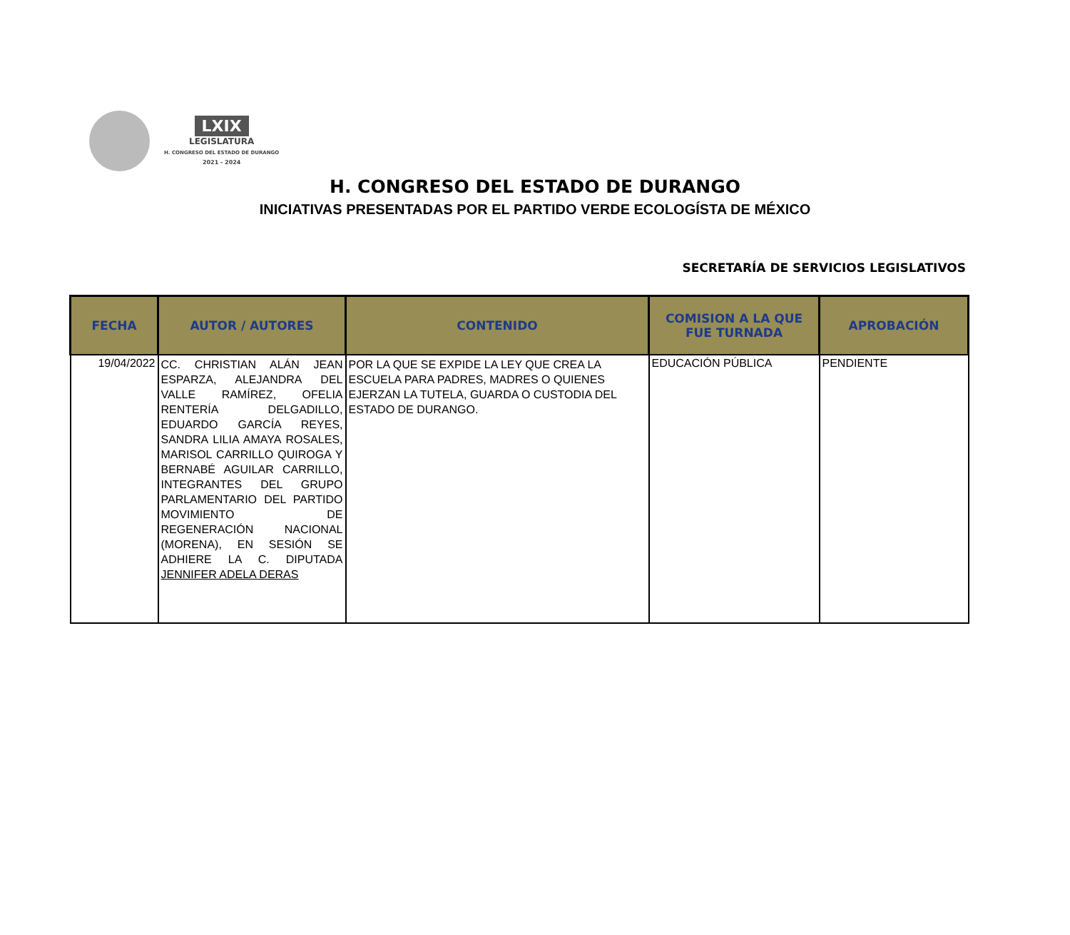LXIX
LEGISLATURA
H. CONGRESO DEL ESTADO DE DURANGO
2021 - 2024
H. CONGRESO DEL ESTADO DE DURANGO
INICIATIVAS PRESENTADAS POR EL PARTIDO VERDE ECOLOGÍSTA DE MÉXICO
SECRETARÍA DE SERVICIOS LEGISLATIVOS
| FECHA | AUTOR / AUTORES | CONTENIDO | COMISION A LA QUE FUE TURNADA | APROBACIÓN |
| --- | --- | --- | --- | --- |
| 19/04/2022 | CC. CHRISTIAN ALÁN JEAN ESPARZA, ALEJANDRA DEL VALLE RAMÍREZ, OFELIA RENTERÍA DELGADILLO, EDUARDO GARCÍA REYES, SANDRA LILIA AMAYA ROSALES, MARISOL CARRILLO QUIROGA Y BERNABÉ AGUILAR CARRILLO, INTEGRANTES DEL GRUPO PARLAMENTARIO DEL PARTIDO MOVIMIENTO DE REGENERACIÓN NACIONAL (MORENA), EN SESIÓN SE ADHIERE LA C. DIPUTADA JENNIFER ADELA DERAS | POR LA QUE SE EXPIDE LA LEY QUE CREA LA ESCUELA PARA PADRES, MADRES O QUIENES EJERZAN LA TUTELA, GUARDA O CUSTODIA DEL ESTADO DE DURANGO. | EDUCACIÓN PÚBLICA | PENDIENTE |